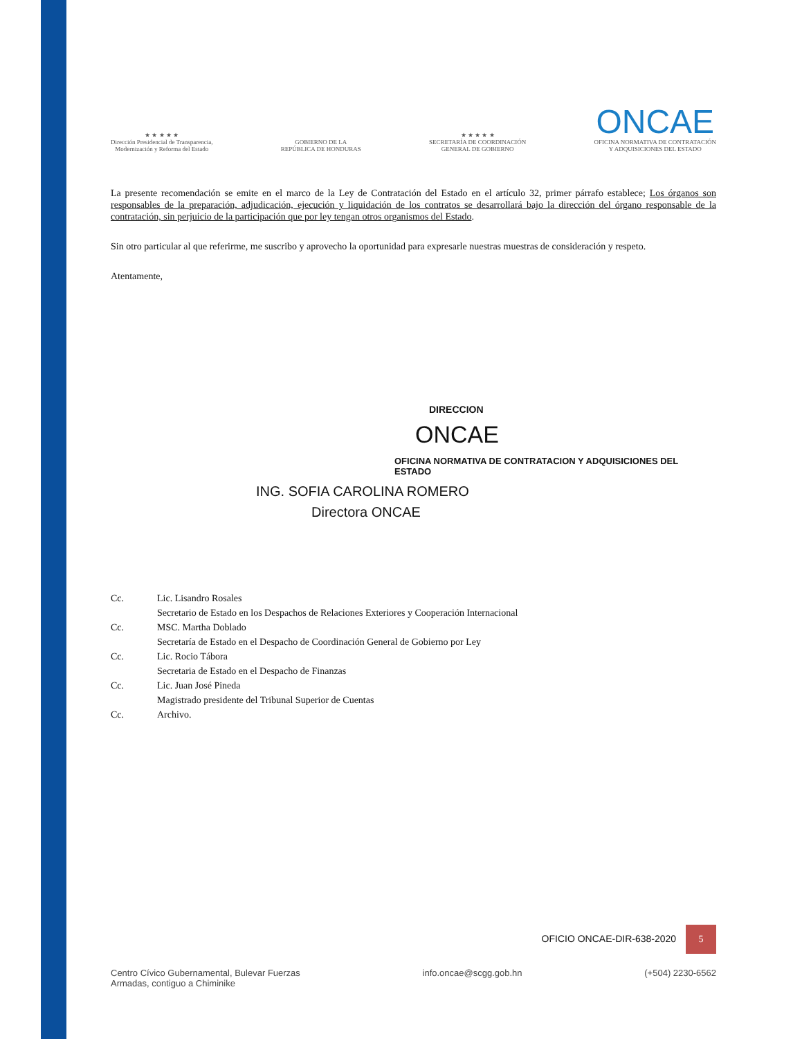★ ★ ★ ★ ★
Dirección Presidencial de Transparencia,
Modernización y Reforma del Estado
GOBIERNO DE LA
REPÚBLICA DE HONDURAS
★ ★ ★ ★ ★
SECRETARÍA DE COORDINACIÓN
GENERAL DE GOBIERNO
ONCAE
OFICINA NORMATIVA DE CONTRATACIÓN
Y ADQUISICIONES DEL ESTADO
La presente recomendación se emite en el marco de la Ley de Contratación del Estado en el artículo 32, primer párrafo establece; Los órganos son responsables de la preparación, adjudicación, ejecución y liquidación de los contratos se desarrollará bajo la dirección del órgano responsable de la contratación, sin perjuicio de la participación que por ley tengan otros organismos del Estado.
Sin otro particular al que referirme, me suscribo y aprovecho la oportunidad para expresarle nuestras muestras de consideración y respeto.
Atentamente,
DIRECCION
ONCAE
OFICINA NORMATIVA DE CONTRATACION Y ADQUISICIONES DEL ESTADO
ING. SOFIA CAROLINA ROMERO
Directora ONCAE
Cc. Lic. Lisandro Rosales
Secretario de Estado en los Despachos de Relaciones Exteriores y Cooperación Internacional
Cc. MSC. Martha Doblado
Secretaría de Estado en el Despacho de Coordinación General de Gobierno por Ley
Cc. Lic. Rocio Tábora
Secretaria de Estado en el Despacho de Finanzas
Cc. Lic. Juan José Pineda
Magistrado presidente del Tribunal Superior de Cuentas
Cc. Archivo.
OFICIO ONCAE-DIR-638-2020 5
Centro Cívico Gubernamental, Bulevar Fuerzas
Armadas, contiguo a Chiminike
info.oncae@scgg.gob.hn (+504) 2230-6562